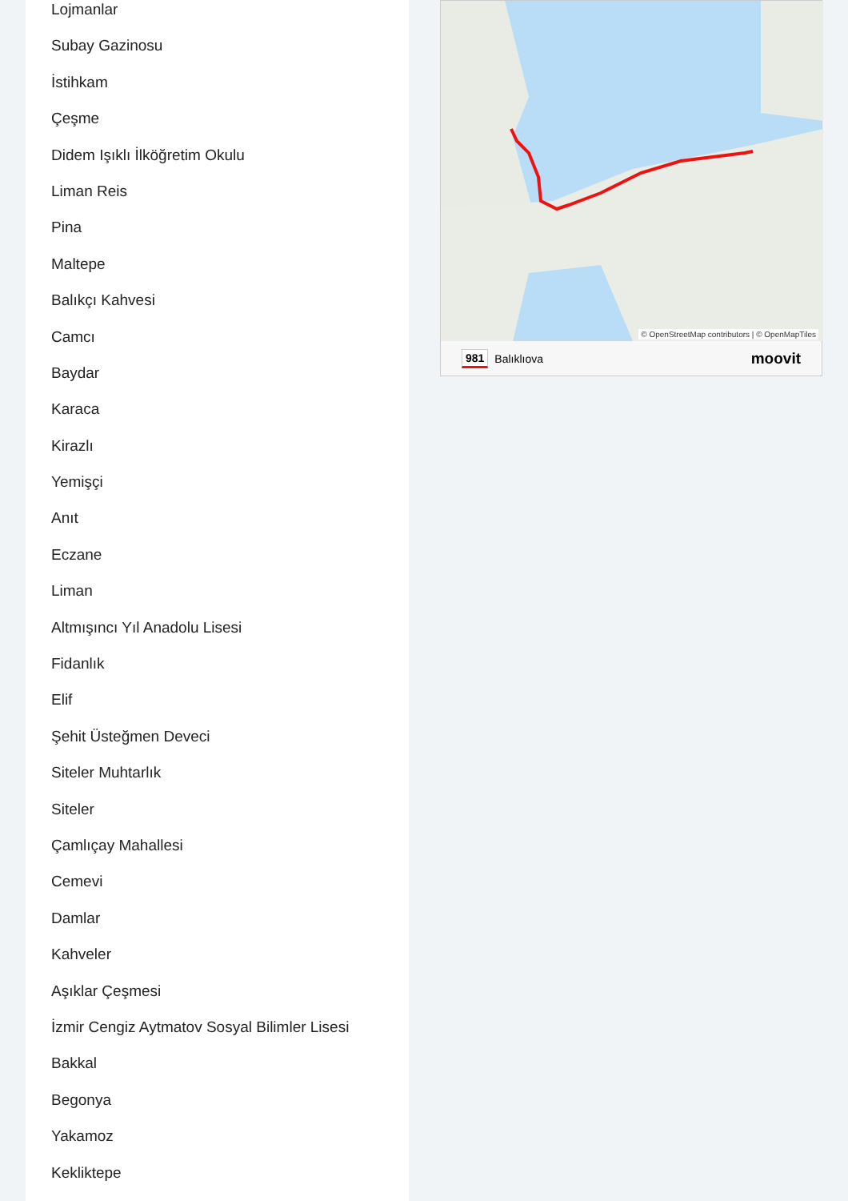Lojmanlar
Subay Gazinosu
İstihkam
Çeşme
Didem Işıklı İlköğretim Okulu
Liman Reis
Pina
Maltepe
Balıkçı Kahvesi
Camcı
Baydar
Karaca
Kirazlı
Yemişçi
Anıt
Eczane
Liman
Altmışıncı Yıl Anadolu Lisesi
Fidanlık
Elif
Şehit Üsteğmen Deveci
Siteler Muhtarlık
Siteler
Çamlıçay Mahallesi
Cemevi
Damlar
Kahveler
Aşıklar Çeşmesi
İzmir Cengiz Aytmatov Sosyal Bilimler Lisesi
Bakkal
Begonya
Yakamoz
Kekliktepe
© OpenStreetMap contributors | © OpenMapTiles
981 Balıklıova moovit